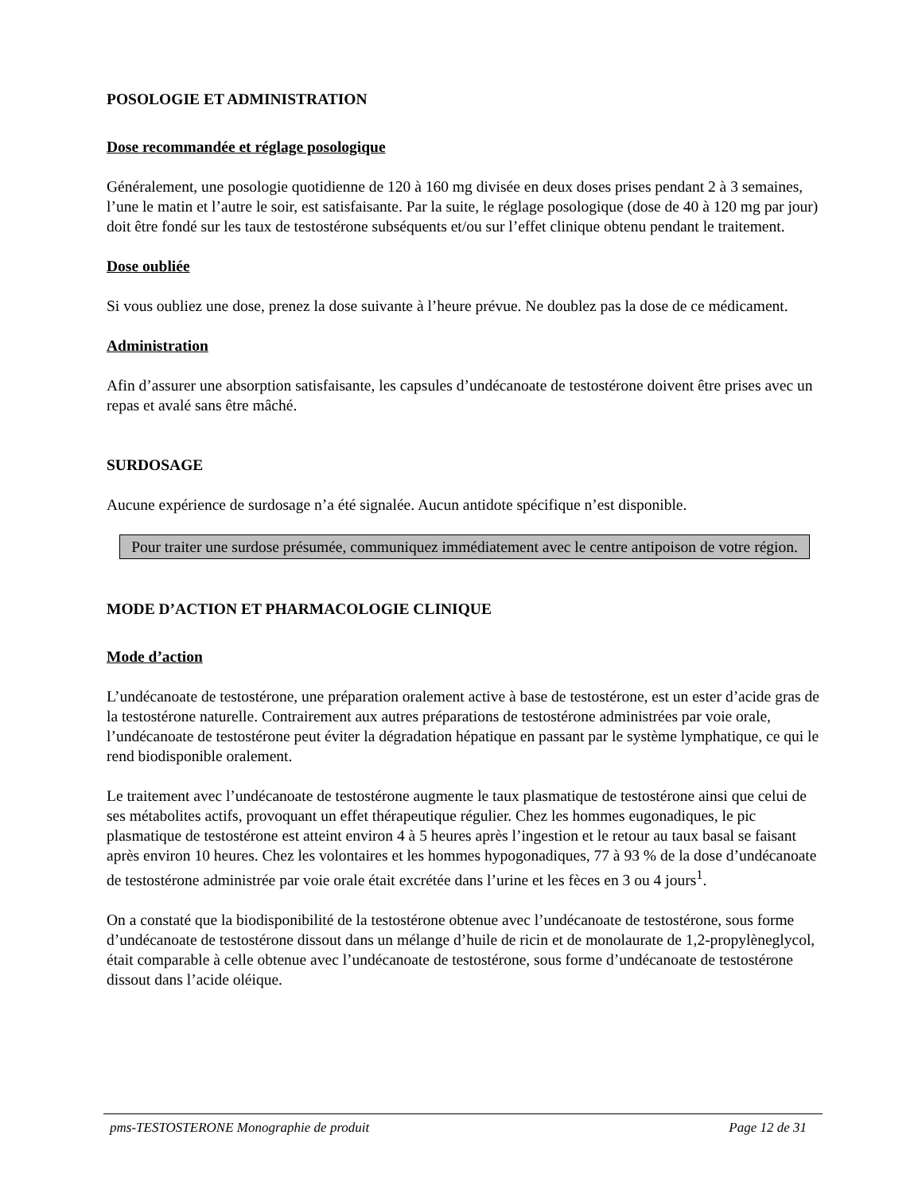POSOLOGIE ET ADMINISTRATION
Dose recommandée et réglage posologique
Généralement, une posologie quotidienne de 120 à 160 mg divisée en deux doses prises pendant 2 à 3 semaines, l’une le matin et l’autre le soir, est satisfaisante. Par la suite, le réglage posologique (dose de 40 à 120 mg par jour) doit être fondé sur les taux de testostérone subséquents et/ou sur l’effet clinique obtenu pendant le traitement.
Dose oubliée
Si vous oubliez une dose, prenez la dose suivante à l’heure prévue. Ne doublez pas la dose de ce médicament.
Administration
Afin d’assurer une absorption satisfaisante, les capsules d’undécanoate de testostérone doivent être prises avec un repas et avalé sans être mâché.
SURDOSAGE
Aucune expérience de surdosage n’a été signalée. Aucun antidote spécifique n’est disponible.
Pour traiter une surdose présumée, communiquez immédiatement avec le centre antipoison de votre région.
MODE D’ACTION ET PHARMACOLOGIE CLINIQUE
Mode d’action
L’undécanoate de testostérone, une préparation oralement active à base de testostérone, est un ester d’acide gras de la testostérone naturelle. Contrairement aux autres préparations de testostérone administrées par voie orale, l’undécanoate de testostérone peut éviter la dégradation hépatique en passant par le système lymphatique, ce qui le rend biodisponible oralement.
Le traitement avec l’undécanoate de testostérone augmente le taux plasmatique de testostérone ainsi que celui de ses métabolites actifs, provoquant un effet thérapeutique régulier. Chez les hommes eugonadiques, le pic plasmatique de testostérone est atteint environ 4 à 5 heures après l’ingestion et le retour au taux basal se faisant après environ 10 heures. Chez les volontaires et les hommes hypogonadiques, 77 à 93 % de la dose d’undécanoate de testostérone administrée par voie orale était excrétée dans l’urine et les fèces en 3 ou 4 jours<sup>1</sup>.
On a constaté que la biodisponibilité de la testostérone obtenue avec l’undécanoate de testostérone, sous forme d’undécanoate de testostérone dissout dans un mélange d’huile de ricin et de monolaurate de 1,2-propylèneglycol, était comparable à celle obtenue avec l’undécanoate de testostérone, sous forme d’undécanoate de testostérone dissout dans l’acide oléique.
pms-TESTOSTERONE Monographie de produit Page 12 de 31